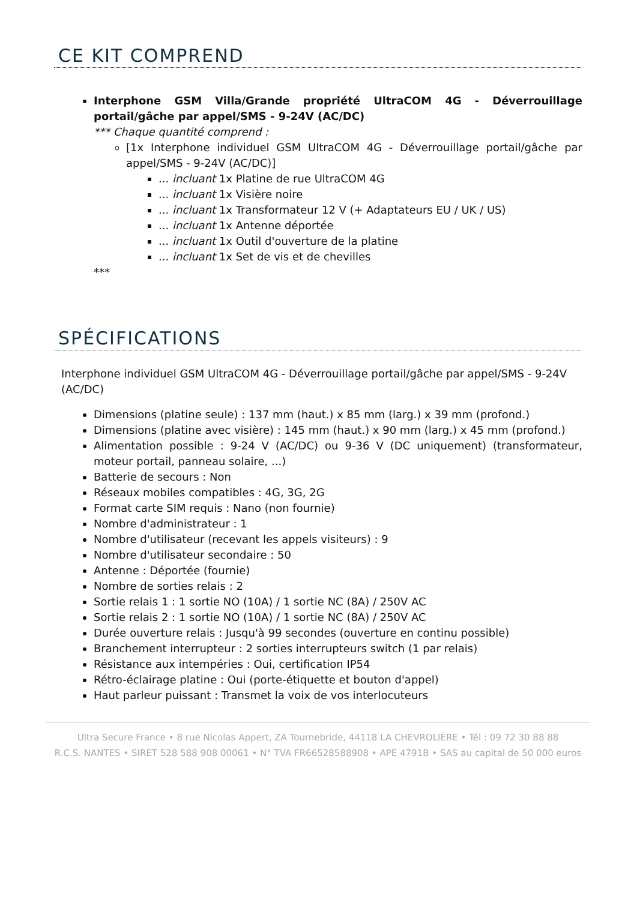CE KIT COMPREND
Interphone GSM Villa/Grande propriété UltraCOM 4G - Déverrouillage portail/gâche par appel/SMS - 9-24V (AC/DC)
*** Chaque quantité comprend :
[1x Interphone individuel GSM UltraCOM 4G - Déverrouillage portail/gâche par appel/SMS - 9-24V (AC/DC)]
... incluant 1x Platine de rue UltraCOM 4G
... incluant 1x Visière noire
... incluant 1x Transformateur 12 V (+ Adaptateurs EU / UK / US)
... incluant 1x Antenne déportée
... incluant 1x Outil d'ouverture de la platine
... incluant 1x Set de vis et de chevilles
***
SPÉCIFICATIONS
Interphone individuel GSM UltraCOM 4G - Déverrouillage portail/gâche par appel/SMS - 9-24V (AC/DC)
Dimensions (platine seule) : 137 mm (haut.) x 85 mm (larg.) x 39 mm (profond.)
Dimensions (platine avec visière) : 145 mm (haut.) x 90 mm (larg.) x 45 mm (profond.)
Alimentation possible : 9-24 V (AC/DC) ou 9-36 V (DC uniquement) (transformateur, moteur portail, panneau solaire, ...)
Batterie de secours : Non
Réseaux mobiles compatibles : 4G, 3G, 2G
Format carte SIM requis : Nano (non fournie)
Nombre d'administrateur : 1
Nombre d'utilisateur (recevant les appels visiteurs) : 9
Nombre d'utilisateur secondaire : 50
Antenne : Déportée (fournie)
Nombre de sorties relais : 2
Sortie relais 1 : 1 sortie NO (10A) / 1 sortie NC (8A) / 250V AC
Sortie relais 2 : 1 sortie NO (10A) / 1 sortie NC (8A) / 250V AC
Durée ouverture relais : Jusqu'à 99 secondes (ouverture en continu possible)
Branchement interrupteur : 2 sorties interrupteurs switch (1 par relais)
Résistance aux intempéries : Oui, certification IP54
Rétro-éclairage platine : Oui (porte-étiquette et bouton d'appel)
Haut parleur puissant : Transmet la voix de vos interlocuteurs
Ultra Secure France • 8 rue Nicolas Appert, ZA Tournebride, 44118 LA CHEVROLIÈRE • Tél : 09 72 30 88 88
R.C.S. NANTES • SIRET 528 588 908 00061 • N° TVA FR66528588908 • APE 4791B • SAS au capital de 50 000 euros